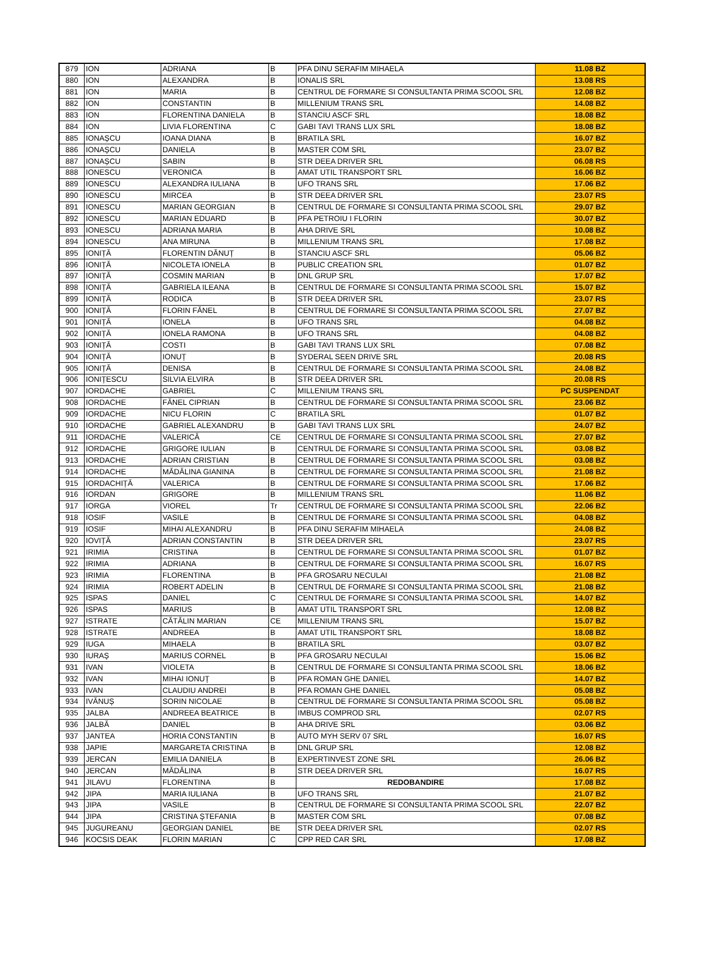| 879 | ION | ADRIANA | B | PFA DINU SERAFIM MIHAELA | 11.08 BZ |
| 880 | ION | ALEXANDRA | B | IONALIS SRL | 13.08 RS |
| 881 | ION | MARIA | B | CENTRUL DE FORMARE SI CONSULTANTA PRIMA SCOOL SRL | 12.08 BZ |
| 882 | ION | CONSTANTIN | B | MILLENIUM TRANS SRL | 14.08 BZ |
| 883 | ION | FLORENTINA DANIELA | B | STANCIU ASCF SRL | 18.08 BZ |
| 884 | ION | LIVIA FLORENTINA | C | GABI TAVI TRANS LUX SRL | 18.08 BZ |
| 885 | IONAȘCU | IOANA DIANA | B | BRATILA SRL | 16.07 BZ |
| 886 | IONAȘCU | DANIELA | B | MASTER COM SRL | 23.07 BZ |
| 887 | IONAȘCU | SABIN | B | STR DEEA DRIVER SRL | 06.08 RS |
| 888 | IONESCU | VERONICA | B | AMAT UTIL TRANSPORT SRL | 16.06 BZ |
| 889 | IONESCU | ALEXANDRA IULIANA | B | UFO TRANS SRL | 17.06 BZ |
| 890 | IONESCU | MIRCEA | B | STR DEEA DRIVER SRL | 23.07 RS |
| 891 | IONESCU | MARIAN GEORGIAN | B | CENTRUL DE FORMARE SI CONSULTANTA PRIMA SCOOL SRL | 29.07 BZ |
| 892 | IONESCU | MARIAN EDUARD | B | PFA PETROIU I FLORIN | 30.07 BZ |
| 893 | IONESCU | ADRIANA MARIA | B | AHA DRIVE SRL | 10.08 BZ |
| 894 | IONESCU | ANA MIRUNA | B | MILLENIUM TRANS SRL | 17.08 BZ |
| 895 | IONIȚĂ | FLORENTIN DĂNUȚ | B | STANCIU ASCF SRL | 05.06 BZ |
| 896 | IONIȚĂ | NICOLETA IONELA | B | PUBLIC CREATION SRL | 01.07 BZ |
| 897 | IONIȚĂ | COSMIN MARIAN | B | DNL GRUP SRL | 17.07 BZ |
| 898 | IONIȚĂ | GABRIELA ILEANA | B | CENTRUL DE FORMARE SI CONSULTANTA PRIMA SCOOL SRL | 15.07 BZ |
| 899 | IONIȚĂ | RODICA | B | STR DEEA DRIVER SRL | 23.07 RS |
| 900 | IONIȚĂ | FLORIN FĂNEL | B | CENTRUL DE FORMARE SI CONSULTANTA PRIMA SCOOL SRL | 27.07 BZ |
| 901 | IONIȚĂ | IONELA | B | UFO TRANS SRL | 04.08 BZ |
| 902 | IONIȚĂ | IONELA RAMONA | B | UFO TRANS SRL | 04.08 BZ |
| 903 | IONIȚĂ | COSTI | B | GABI TAVI TRANS LUX SRL | 07.08 BZ |
| 904 | IONIȚĂ | IONUȚ | B | SYDERAL SEEN DRIVE SRL | 20.08 RS |
| 905 | IONIȚĂ | DENISA | B | CENTRUL DE FORMARE SI CONSULTANTA PRIMA SCOOL SRL | 24.08 BZ |
| 906 | IONIȚESCU | SILVIA ELVIRA | B | STR DEEA DRIVER SRL | 20.08 RS |
| 907 | IORDACHE | GABRIEL | C | MILLENIUM TRANS SRL | PC SUSPENDAT |
| 908 | IORDACHE | FĂNEL CIPRIAN | B | CENTRUL DE FORMARE SI CONSULTANTA PRIMA SCOOL SRL | 23.06 BZ |
| 909 | IORDACHE | NICU FLORIN | C | BRATILA SRL | 01.07 BZ |
| 910 | IORDACHE | GABRIEL ALEXANDRU | B | GABI TAVI TRANS LUX SRL | 24.07 BZ |
| 911 | IORDACHE | VALERICĂ | CE | CENTRUL DE FORMARE SI CONSULTANTA PRIMA SCOOL SRL | 27.07 BZ |
| 912 | IORDACHE | GRIGORE IULIAN | B | CENTRUL DE FORMARE SI CONSULTANTA PRIMA SCOOL SRL | 03.08 BZ |
| 913 | IORDACHE | ADRIAN CRISTIAN | B | CENTRUL DE FORMARE SI CONSULTANTA PRIMA SCOOL SRL | 03.08 BZ |
| 914 | IORDACHE | MĂDĂLINA GIANINA | B | CENTRUL DE FORMARE SI CONSULTANTA PRIMA SCOOL SRL | 21.08 BZ |
| 915 | IORDACHIȚĂ | VALERICA | B | CENTRUL DE FORMARE SI CONSULTANTA PRIMA SCOOL SRL | 17.06 BZ |
| 916 | IORDAN | GRIGORE | B | MILLENIUM TRANS SRL | 11.06 BZ |
| 917 | IORGA | VIOREL | Tr | CENTRUL DE FORMARE SI CONSULTANTA PRIMA SCOOL SRL | 22.06 BZ |
| 918 | IOSIF | VASILE | B | CENTRUL DE FORMARE SI CONSULTANTA PRIMA SCOOL SRL | 04.08 BZ |
| 919 | IOSIF | MIHAI ALEXANDRU | B | PFA DINU SERAFIM MIHAELA | 24.08 BZ |
| 920 | IOVIȚĂ | ADRIAN CONSTANTIN | B | STR DEEA DRIVER SRL | 23.07 RS |
| 921 | IRIMIA | CRISTINA | B | CENTRUL DE FORMARE SI CONSULTANTA PRIMA SCOOL SRL | 01.07 BZ |
| 922 | IRIMIA | ADRIANA | B | CENTRUL DE FORMARE SI CONSULTANTA PRIMA SCOOL SRL | 16.07 RS |
| 923 | IRIMIA | FLORENTINA | B | PFA GROSARU NECULAI | 21.08 BZ |
| 924 | IRIMIA | ROBERT ADELIN | B | CENTRUL DE FORMARE SI CONSULTANTA PRIMA SCOOL SRL | 21.08 BZ |
| 925 | ISPAS | DANIEL | C | CENTRUL DE FORMARE SI CONSULTANTA PRIMA SCOOL SRL | 14.07 BZ |
| 926 | ISPAS | MARIUS | B | AMAT UTIL TRANSPORT SRL | 12.08 BZ |
| 927 | ISTRATE | CĂTĂLIN MARIAN | CE | MILLENIUM TRANS SRL | 15.07 BZ |
| 928 | ISTRATE | ANDREEA | B | AMAT UTIL TRANSPORT SRL | 18.08 BZ |
| 929 | IUGA | MIHAELA | B | BRATILA SRL | 03.07 BZ |
| 930 | IURAȘ | MARIUS CORNEL | B | PFA GROSARU NECULAI | 15.06 BZ |
| 931 | IVAN | VIOLETA | B | CENTRUL DE FORMARE SI CONSULTANTA PRIMA SCOOL SRL | 18.06 BZ |
| 932 | IVAN | MIHAI IONUȚ | B | PFA ROMAN GHE DANIEL | 14.07 BZ |
| 933 | IVAN | CLAUDIU ANDREI | B | PFA ROMAN GHE DANIEL | 05.08 BZ |
| 934 | IVĂNUȘ | SORIN NICOLAE | B | CENTRUL DE FORMARE SI CONSULTANTA PRIMA SCOOL SRL | 05.08 BZ |
| 935 | JALBA | ANDREEA BEATRICE | B | IMBUS COMPROD SRL | 02.07 RS |
| 936 | JALBĂ | DANIEL | B | AHA DRIVE SRL | 03.06 BZ |
| 937 | JANTEA | HORIA CONSTANTIN | B | AUTO MYH SERV 07 SRL | 16.07 RS |
| 938 | JAPIE | MARGARETA CRISTINA | B | DNL GRUP SRL | 12.08 BZ |
| 939 | JERCAN | EMILIA DANIELA | B | EXPERTINVEST ZONE SRL | 26.06 BZ |
| 940 | JERCAN | MĂDĂLINA | B | STR DEEA DRIVER SRL | 16.07 RS |
| 941 | JILAVU | FLORENTINA | B | REDOBANDIRE | 17.08 BZ |
| 942 | JIPA | MARIA IULIANA | B | UFO TRANS SRL | 21.07 BZ |
| 943 | JIPA | VASILE | B | CENTRUL DE FORMARE SI CONSULTANTA PRIMA SCOOL SRL | 22.07 BZ |
| 944 | JIPA | CRISTINA ȘTEFANIA | B | MASTER COM SRL | 07.08 BZ |
| 945 | JUGUREANU | GEORGIAN DANIEL | BE | STR DEEA DRIVER SRL | 02.07 RS |
| 946 | KOCSIS DEAK | FLORIN MARIAN | C | CPP RED CAR SRL | 17.08 BZ |